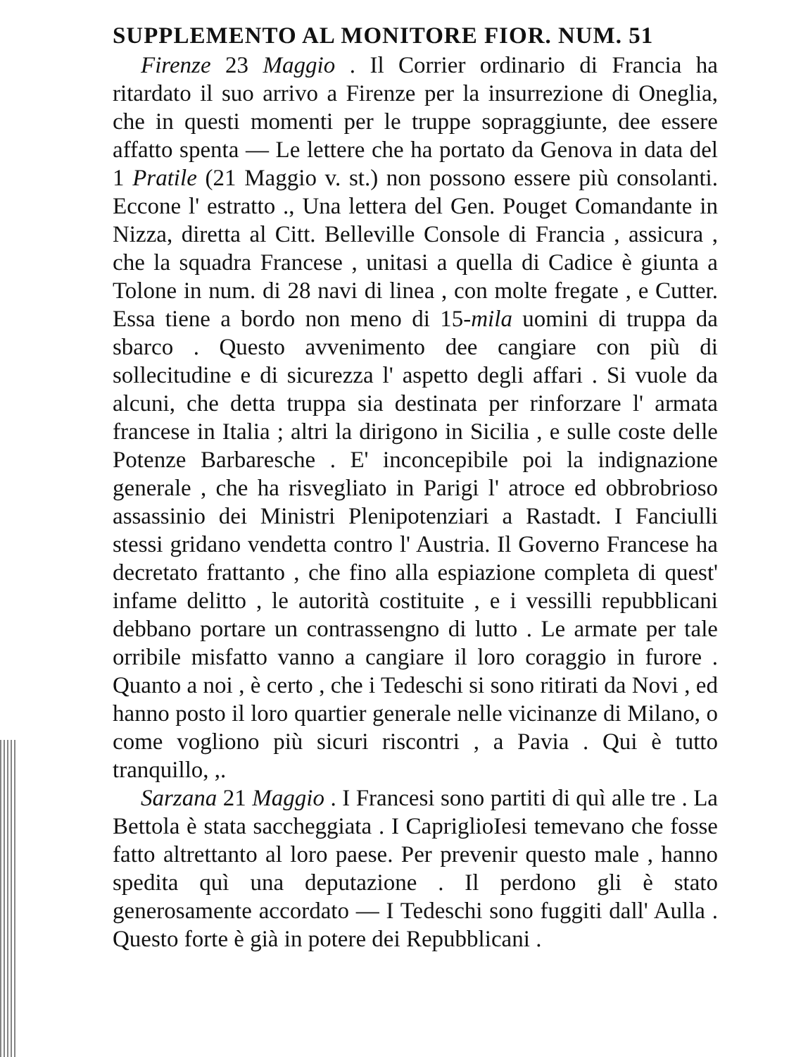SUPPLEMENTO AL MONITORE FIOR. NUM. 51
Firenze 23 Maggio . Il Corrier ordinario di Francia ha ritardato il suo arrivo a Firenze per la insurrezione di Oneglia, che in questi momenti per le truppe sopraggiunte, dee essere affatto spenta — Le lettere che ha portato da Genova in data del 1 Pratile (21 Maggio v. st.) non possono essere più consolanti. Eccone l' estratto ., Una lettera del Gen. Pouget Comandante in Nizza, diretta al Citt. Belleville Console di Francia , assicura , che la squadra Francese , unitasi a quella di Cadice è giunta a Tolone in num. di 28 navi di linea , con molte fregate , e Cutter. Essa tiene a bordo non meno di 15-mila uomini di truppa da sbarco . Questo avvenimento dee cangiare con più di sollecitudine e di sicurezza l' aspetto degli affari . Si vuole da alcuni, che detta truppa sia destinata per rinforzare l' armata francese in Italia ; altri la dirigono in Sicilia , e sulle coste delle Potenze Barbaresche . E' inconcepibile poi la indignazione generale , che ha risvegliato in Parigi l' atroce ed obbrobrioso assassinio dei Ministri Plenipotenziari a Rastadt. I Fanciulli stessi gridano vendetta contro l' Austria. Il Governo Francese ha decretato frattanto , che fino alla espiazione completa di quest' infame delitto , le autorità costituite , e i vessilli repubblicani debbano portare un contrassengno di lutto . Le armate per tale orribile misfatto vanno a cangiare il loro coraggio in furore . Quanto a noi , è certo , che i Tedeschi si sono ritirati da Novi , ed hanno posto il loro quartier generale nelle vicinanze di Milano, o come vogliono più sicuri riscontri , a Pavia . Qui è tutto tranquillo, ,.
Sarzana 21 Maggio . I Francesi sono partiti di quì alle tre . La Bettola è stata saccheggiata . I CapriglioIesi temevano che fosse fatto altrettanto al loro paese. Per prevenir questo male , hanno spedita quì una deputazione . Il perdono gli è stato generosamente accordato — I Tedeschi sono fuggiti dall' Aulla . Questo forte è già in potere dei Repubblicani .